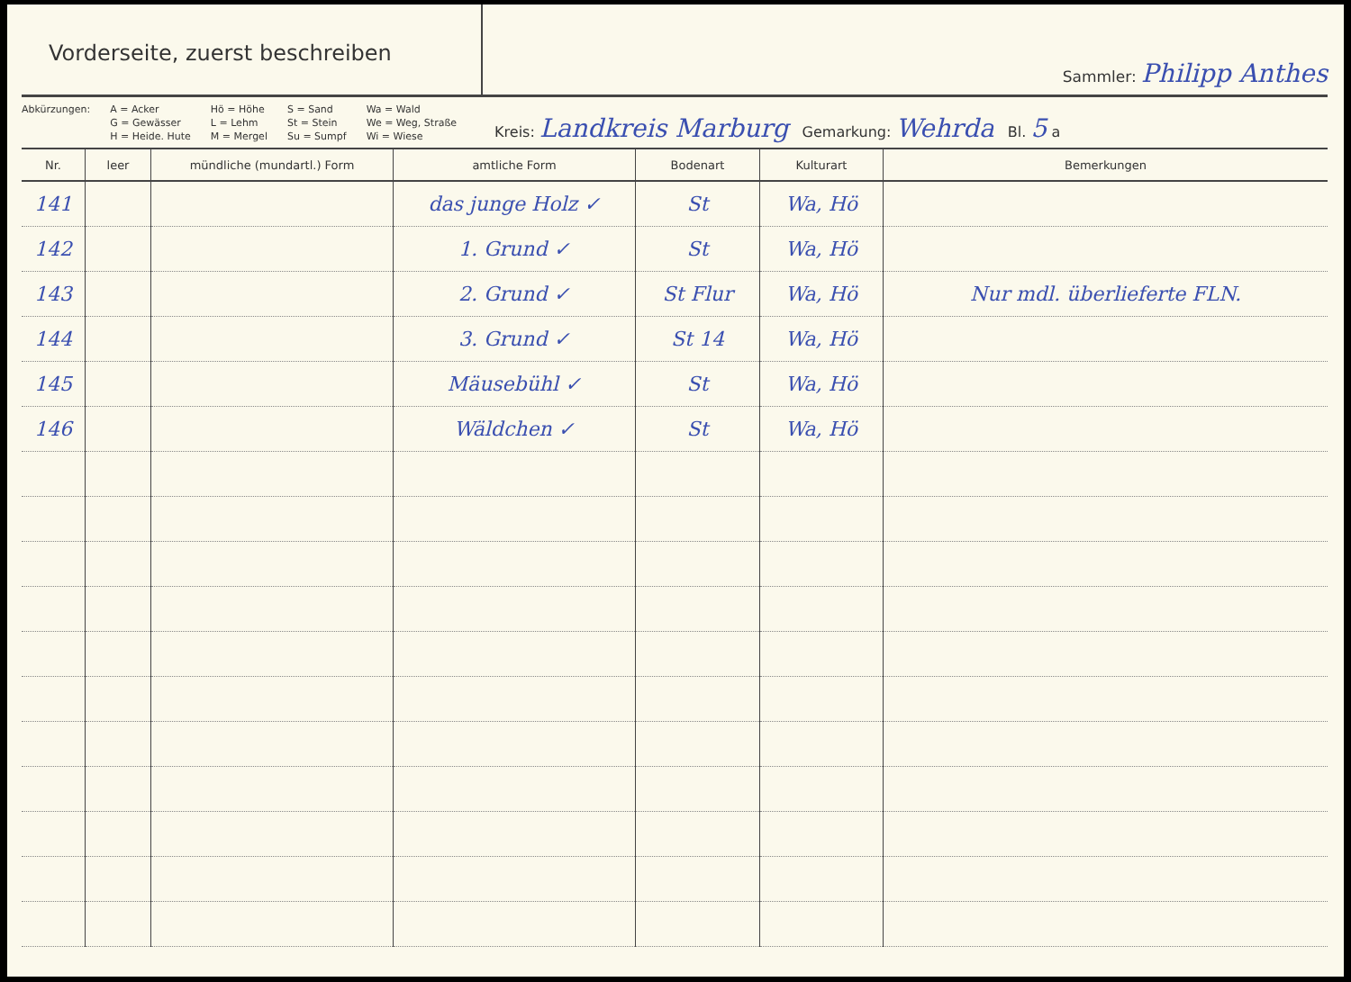Vorderseite, zuerst beschreiben
Sammler: Philipp Anthes
Abkürzungen: A = Acker
G = Gewässer
H = Heide. Hute
Hö = Höhe
L = Lehm
M = Mergel
S = Sand
St = Stein
Su = Sumpf
Wa = Wald
We = Weg, Straße
Wi = Wiese
Kreis: Landkreis Marburg Gemarkung: Wehrda Bl. 5 a
| Nr. | leer | mündliche (mundartl.) Form | amtliche Form | Bodenart | Kulturart | Bemerkungen |
| --- | --- | --- | --- | --- | --- | --- |
| 141 | | | das junge Holz ✓ | St | Wa, Hö | |
| 142 | | | 1. Grund ✓ | St | Wa, Hö | |
| 143 | | | 2. Grund ✓ | St Flur | Wa, Hö | Nur mdl. überlieferte FLN. |
| 144 | | | 3. Grund ✓ | St 14 | Wa, Hö | |
| 145 | | | Mäusebühl ✓ | St | Wa, Hö | |
| 146 | | | Wäldchen ✓ | St | Wa, Hö | |